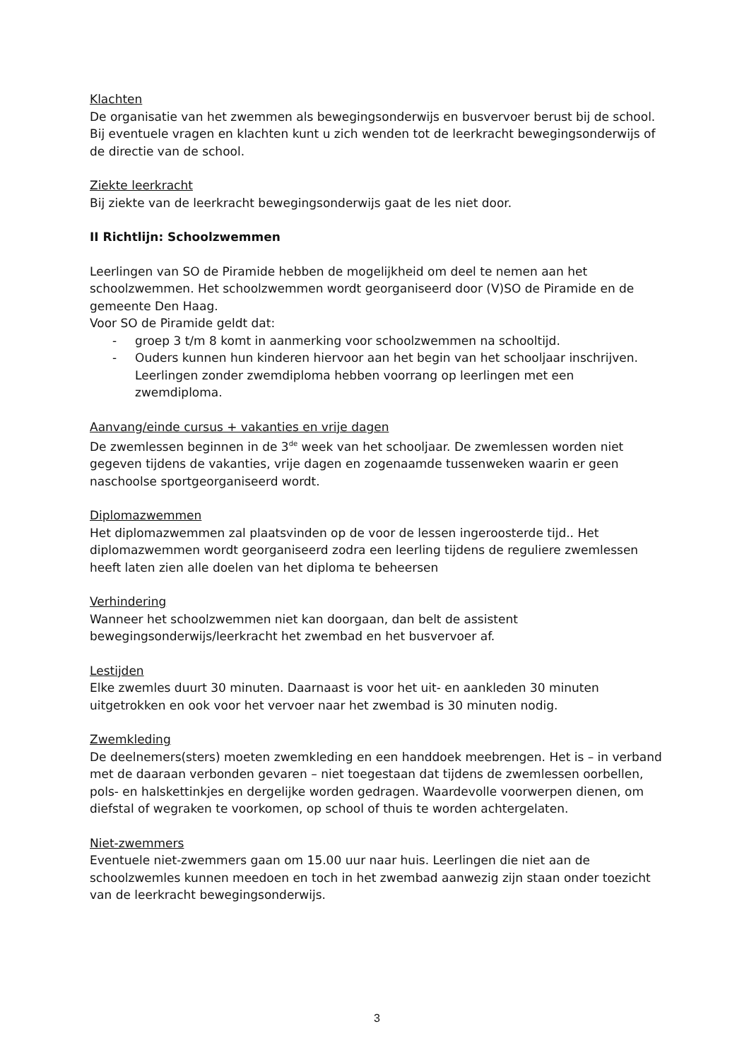Klachten
De organisatie van het zwemmen als bewegingsonderwijs en busvervoer berust bij de school. Bij eventuele vragen en klachten kunt u zich wenden tot de leerkracht bewegingsonderwijs of de directie van de school.
Ziekte leerkracht
Bij ziekte van de leerkracht bewegingsonderwijs gaat de les niet door.
II Richtlijn: Schoolzwemmen
Leerlingen van SO de Piramide hebben de mogelijkheid om deel te nemen aan het schoolzwemmen. Het schoolzwemmen wordt georganiseerd door (V)SO de Piramide en de gemeente Den Haag.
Voor SO de Piramide geldt dat:
- groep 3 t/m 8 komt in aanmerking voor schoolzwemmen na schooltijd.
- Ouders kunnen hun kinderen hiervoor aan het begin van het schooljaar inschrijven. Leerlingen zonder zwemdiploma hebben voorrang op leerlingen met een zwemdiploma.
Aanvang/einde cursus + vakanties en vrije dagen
De zwemlessen beginnen in de 3<sup>de</sup> week van het schooljaar. De zwemlessen worden niet gegeven tijdens de vakanties, vrije dagen en zogenaamde tussenweken waarin er geen naschoolse sportgeorganiseerd wordt.
Diplomazwemmen
Het diplomazwemmen zal plaatsvinden op de voor de lessen ingeroosterde tijd.. Het diplomazwemmen wordt georganiseerd zodra een leerling tijdens de reguliere zwemlessen heeft laten zien alle doelen van het diploma te beheersen
Verhindering
Wanneer het schoolzwemmen niet kan doorgaan, dan belt de assistent bewegingsonderwijs/leerkracht het zwembad en het busvervoer af.
Lestijden
Elke zwemles duurt 30 minuten. Daarnaast is voor het uit- en aankleden 30 minuten uitgetrokken en ook voor het vervoer naar het zwembad is 30 minuten nodig.
Zwemkleding
De deelnemers(sters) moeten zwemkleding en een handdoek meebrengen. Het is – in verband met de daaraan verbonden gevaren – niet toegestaan dat tijdens de zwemlessen oorbellen, pols- en halskettinkjes en dergelijke worden gedragen. Waardevolle voorwerpen dienen, om diefstal of wegraken te voorkomen, op school of thuis te worden achtergelaten.
Niet-zwemmers
Eventuele niet-zwemmers gaan om 15.00 uur naar huis. Leerlingen die niet aan de schoolzwemles kunnen meedoen en toch in het zwembad aanwezig zijn staan onder toezicht van de leerkracht bewegingsonderwijs.
3